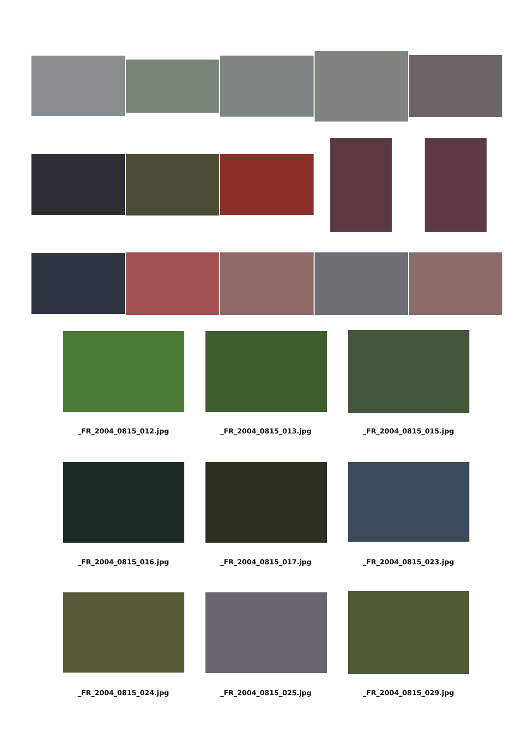_FR_2004_0815_012.jpg _FR_2004_0815_013.jpg _FR_2004_0815_015.jpg
_FR_2004_0815_016.jpg _FR_2004_0815_017.jpg _FR_2004_0815_023.jpg
_FR_2004_0815_024.jpg _FR_2004_0815_025.jpg _FR_2004_0815_029.jpg